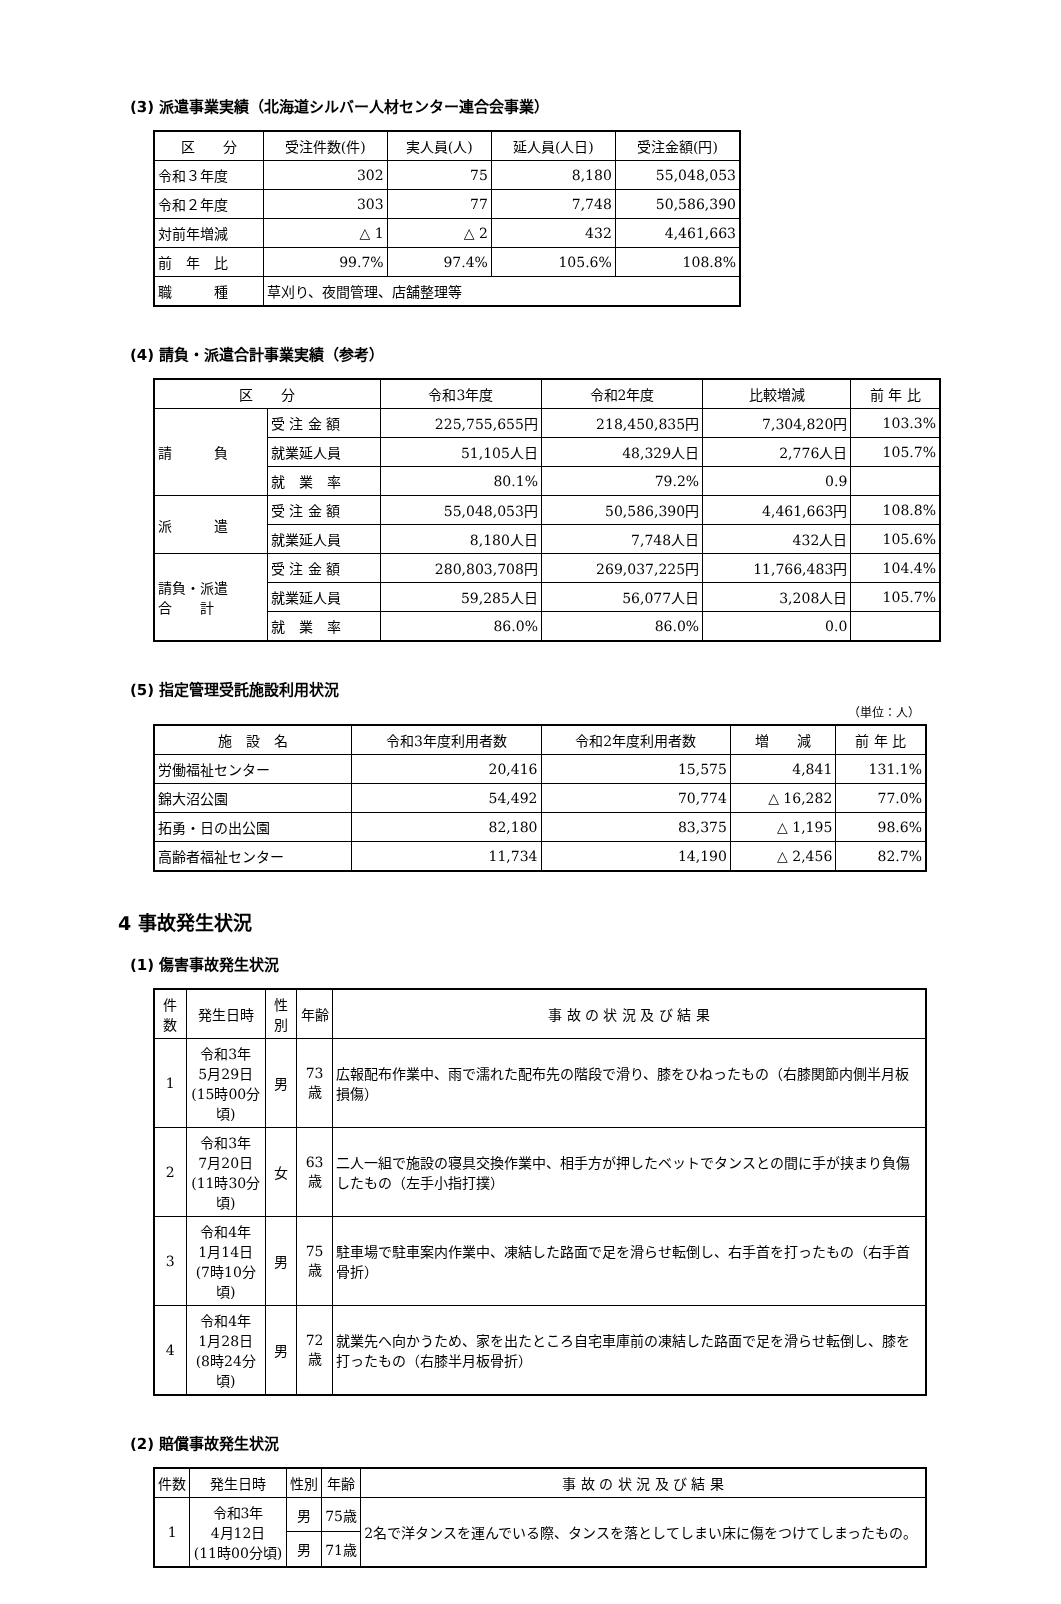(3) 派遣事業実績（北海道シルバー人材センター連合会事業）
| 区 分 | 受注件数(件) | 実人員(人) | 延人員(人日) | 受注金額(円) |
| --- | --- | --- | --- | --- |
| 令和３年度 | 302 | 75 | 8,180 | 55,048,053 |
| 令和２年度 | 303 | 77 | 7,748 | 50,586,390 |
| 対前年増減 | △ 1 | △ 2 | 432 | 4,461,663 |
| 前 年 比 | 99.7% | 97.4% | 105.6% | 108.8% |
| 職 種 | 草刈り、夜間管理、店舗整理等 | | | |
(4) 請負・派遣合計事業実績（参考）
| 区 分 | | 令和3年度 | 令和2年度 | 比較増減 | 前 年 比 |
| --- | --- | --- | --- | --- | --- |
| 請 負 | 受 注 金 額 | 225,755,655円 | 218,450,835円 | 7,304,820円 | 103.3% |
| | 就業延人員 | 51,105人日 | 48,329人日 | 2,776人日 | 105.7% |
| | 就 業 率 | 80.1% | 79.2% | 0.9 | |
| 派 遣 | 受 注 金 額 | 55,048,053円 | 50,586,390円 | 4,461,663円 | 108.8% |
| | 就業延人員 | 8,180人日 | 7,748人日 | 432人日 | 105.6% |
| 請負・派遣 合 計 | 受 注 金 額 | 280,803,708円 | 269,037,225円 | 11,766,483円 | 104.4% |
| | 就業延人員 | 59,285人日 | 56,077人日 | 3,208人日 | 105.7% |
| | 就 業 率 | 86.0% | 86.0% | 0.0 | |
(5) 指定管理受託施設利用状況
（単位：人）
| 施 設 名 | 令和3年度利用者数 | 令和2年度利用者数 | 増 減 | 前 年 比 |
| --- | --- | --- | --- | --- |
| 労働福祉センター | 20,416 | 15,575 | 4,841 | 131.1% |
| 錦大沼公園 | 54,492 | 70,774 | △ 16,282 | 77.0% |
| 拓勇・日の出公園 | 82,180 | 83,375 | △ 1,195 | 98.6% |
| 高齢者福祉センター | 11,734 | 14,190 | △ 2,456 | 82.7% |
4 事故発生状況
(1) 傷害事故発生状況
| 件数 | 発生日時 | 性別 | 年齢 | 事 故 の 状 況 及 び 結 果 |
| --- | --- | --- | --- | --- |
| 1 | 令和3年 5月29日 (15時00分頃) | 男 | 73歳 | 広報配布作業中、雨で濡れた配布先の階段で滑り、膝をひねったもの（右膝関節内側半月板損傷） |
| 2 | 令和3年 7月20日 (11時30分頃) | 女 | 63歳 | 二人一組で施設の寝具交換作業中、相手方が押したベットでタンスとの間に手が挟まり負傷したもの（左手小指打撲） |
| 3 | 令和4年 1月14日 (7時10分頃) | 男 | 75歳 | 駐車場で駐車案内作業中、凍結した路面で足を滑らせ転倒し、右手首を打ったもの（右手首骨折） |
| 4 | 令和4年 1月28日 (8時24分頃) | 男 | 72歳 | 就業先へ向かうため、家を出たところ自宅車庫前の凍結した路面で足を滑らせ転倒し、膝を打ったもの（右膝半月板骨折） |
(2) 賠償事故発生状況
| 件数 | 発生日時 | 性別 | 年齢 | 事 故 の 状 況 及 び 結 果 |
| --- | --- | --- | --- | --- |
| 1 | 令和3年 4月12日 (11時00分頃) | 男 | 75歳 | 2名で洋タンスを運んでいる際、タンスを落としてしまい床に傷をつけてしまったもの。 |
| | | 男 | 71歳 | |